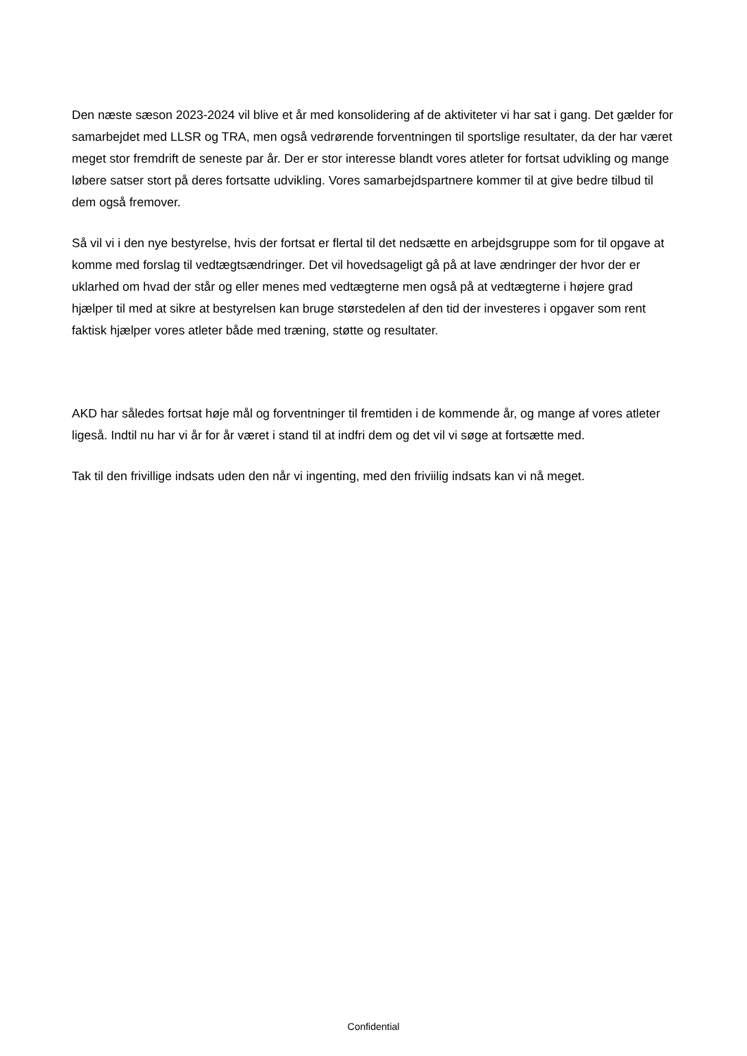Den næste sæson 2023-2024 vil blive et år med konsolidering af de aktiviteter vi har sat i gang. Det gælder for samarbejdet med LLSR og TRA, men også vedrørende forventningen til sportslige resultater, da der har været meget stor fremdrift de seneste par år. Der er stor interesse blandt vores atleter for fortsat udvikling og mange løbere satser stort på deres fortsatte udvikling. Vores samarbejdspartnere kommer til at give bedre tilbud til dem også fremover.
Så vil vi i den nye bestyrelse, hvis der fortsat er flertal til det nedsætte en arbejdsgruppe som for til opgave at komme med forslag til vedtægtsændringer. Det vil hovedsageligt gå på at lave ændringer der hvor der er uklarhed om hvad der står og eller menes med vedtægterne men også på at vedtægterne i højere grad hjælper til med at sikre at bestyrelsen kan bruge størstedelen af den tid der investeres i opgaver som rent faktisk hjælper vores atleter både med træning, støtte og resultater.
AKD har således fortsat høje mål og forventninger til fremtiden i de kommende år, og mange af vores atleter ligeså. Indtil nu har vi år for år været i stand til at indfri dem og det vil vi søge at fortsætte med.
Tak til den frivillige indsats uden den når vi ingenting, med den friviilig indsats kan vi nå meget.
Confidential